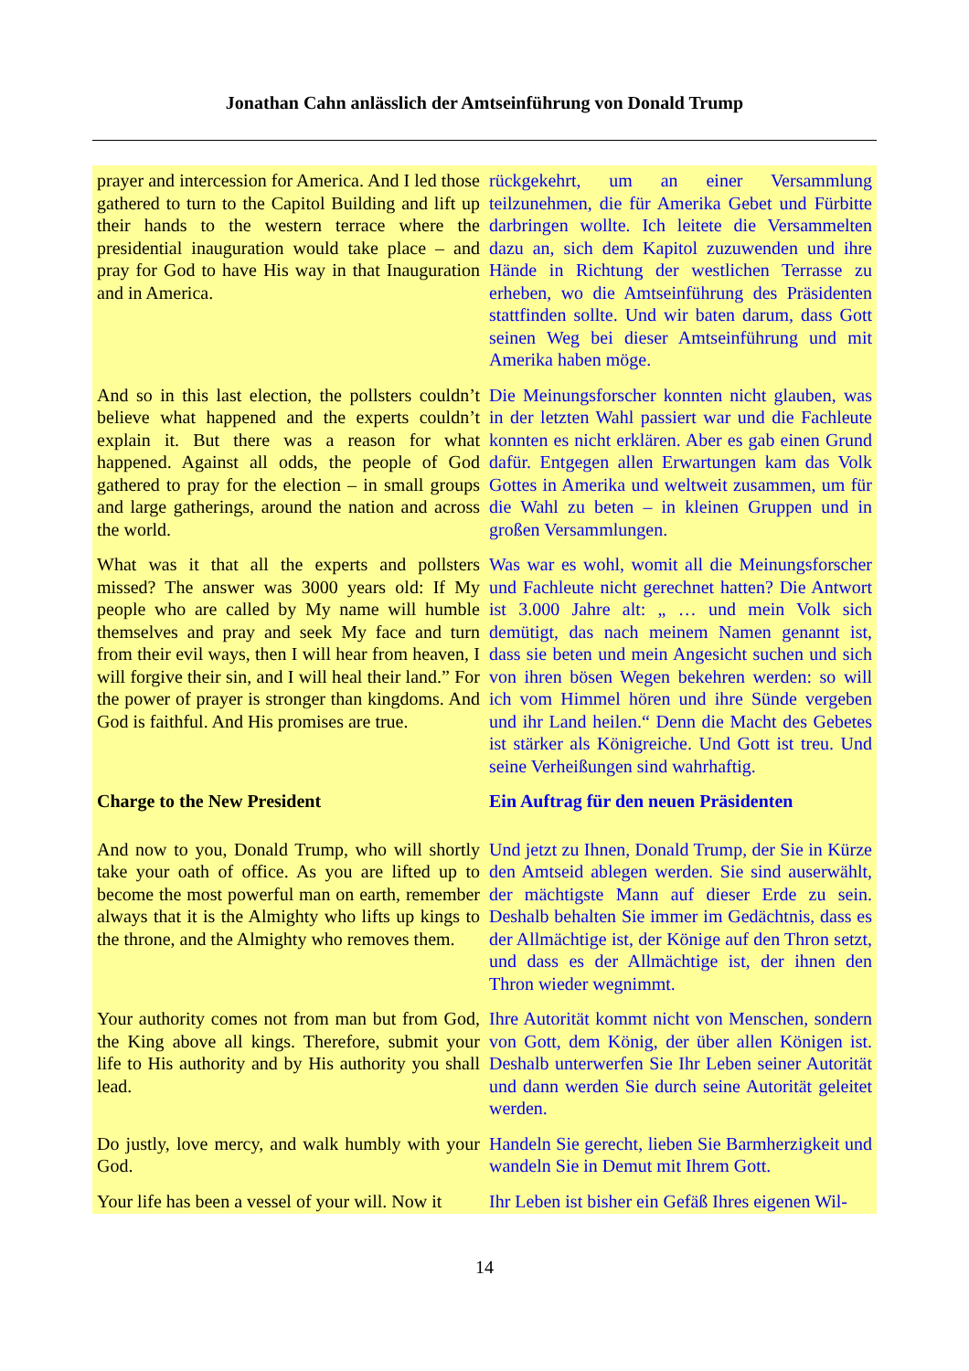Jonathan Cahn anlässlich der Amtseinführung von Donald Trump
| prayer and intercession for America. And I led those gathered to turn to the Capitol Building and lift up their hands to the western terrace where the presidential inauguration would take place – and pray for God to have His way in that Inauguration and in America. | rückgekehrt, um an einer Versammlung teilzunehmen, die für Amerika Gebet und Fürbitte darbringen wollte. Ich leitete die Versammelten dazu an, sich dem Kapitol zuzuwenden und ihre Hände in Richtung der westlichen Terrasse zu erheben, wo die Amtseinführung des Präsidenten stattfinden sollte. Und wir baten darum, dass Gott seinen Weg bei dieser Amtseinführung und mit Amerika haben möge. |
| And so in this last election, the pollsters couldn’t believe what happened and the experts couldn’t explain it. But there was a reason for what happened. Against all odds, the people of God gathered to pray for the election – in small groups and large gatherings, around the nation and across the world. | Die Meinungsforscher konnten nicht glauben, was in der letzten Wahl passiert war und die Fachleute konnten es nicht erklären. Aber es gab einen Grund dafür. Entgegen allen Erwartungen kam das Volk Gottes in Amerika und weltweit zusammen, um für die Wahl zu beten – in kleinen Gruppen und in großen Versammlungen. |
| What was it that all the experts and pollsters missed? The answer was 3000 years old: If My people who are called by My name will humble themselves and pray and seek My face and turn from their evil ways, then I will hear from heaven, I will forgive their sin, and I will heal their land.” For the power of prayer is stronger than kingdoms. And God is faithful. And His promises are true. | Was war es wohl, womit all die Meinungsforscher und Fachleute nicht gerechnet hatten? Die Antwort ist 3.000 Jahre alt: „ … und mein Volk sich demütigt, das nach meinem Namen genannt ist, dass sie beten und mein Angesicht suchen und sich von ihren bösen Wegen bekehren werden: so will ich vom Himmel hören und ihre Sünde vergeben und ihr Land heilen.“ Denn die Macht des Gebetes ist stärker als Königreiche. Und Gott ist treu. Und seine Verheißungen sind wahrhaftig. |
| Charge to the New President | Ein Auftrag für den neuen Präsidenten |
| And now to you, Donald Trump, who will shortly take your oath of office. As you are lifted up to become the most powerful man on earth, remember always that it is the Almighty who lifts up kings to the throne, and the Almighty who removes them. | Und jetzt zu Ihnen, Donald Trump, der Sie in Kürze den Amtseid ablegen werden. Sie sind auserwählt, der mächtigste Mann auf dieser Erde zu sein. Deshalb behalten Sie immer im Gedächtnis, dass es der Allmächtige ist, der Könige auf den Thron setzt, und dass es der Allmächtige ist, der ihnen den Thron wieder wegnimmt. |
| Your authority comes not from man but from God, the King above all kings. Therefore, submit your life to His authority and by His authority you shall lead. | Ihre Autorität kommt nicht von Menschen, sondern von Gott, dem König, der über allen Königen ist. Deshalb unterwerfen Sie Ihr Leben seiner Autorität und dann werden Sie durch seine Autorität geleitet werden. |
| Do justly, love mercy, and walk humbly with your God. | Handeln Sie gerecht, lieben Sie Barmherzigkeit und wandeln Sie in Demut mit Ihrem Gott. |
| Your life has been a vessel of your will. Now it | Ihr Leben ist bisher ein Gefäß Ihres eigenen Wil- |
14